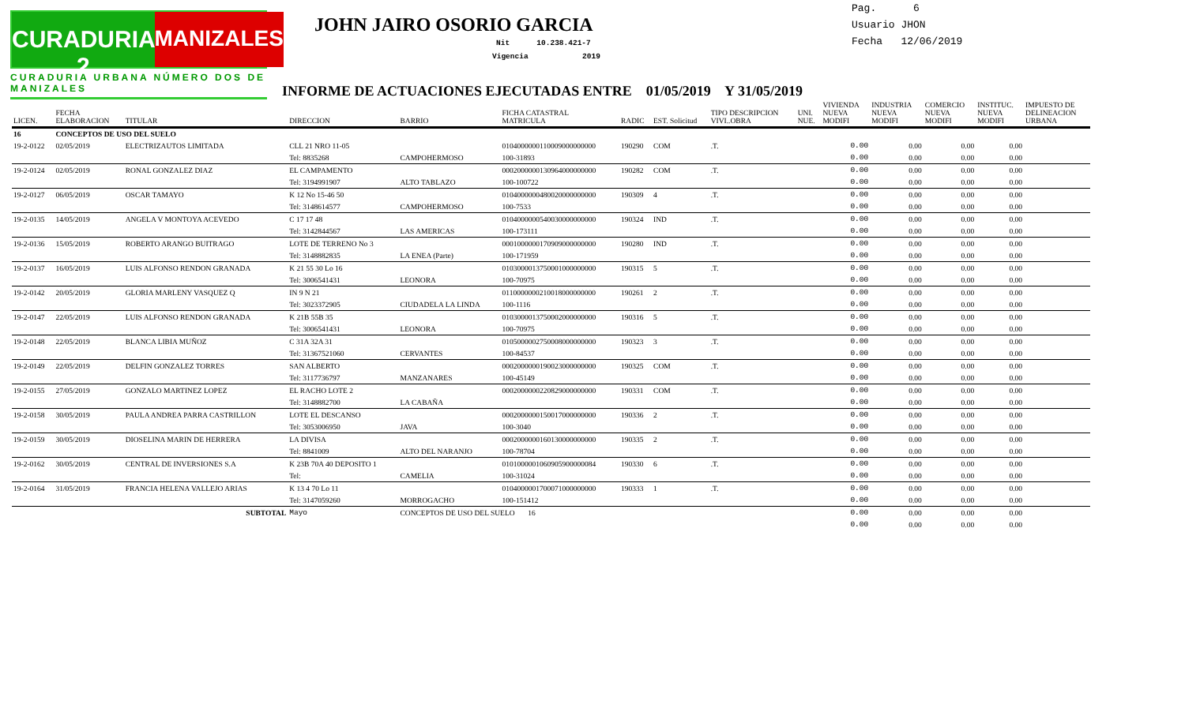CURADURIA 2 MANIZALES
CURADURIA URBANA NÚMERO DOS DE MANIZALES
JOHN JAIRO OSORIO GARCIA
Nit 10.238.421-7
Vigencia 2019
Pag. 6
Usuario JHON
Fecha 12/06/2019
INFORME DE ACTUACIONES EJECUTADAS ENTRE 01/05/2019 Y 31/05/2019
| LICEN. | FECHA ELABORACION | TITULAR | DIRECCION | BARRIO | FICHA CATASTRAL MATRICULA | RADIC | EST. Solicitud | TIPO DESCRIPCION VIVI..OBRA | UNI. NUE. | VIVIENDA NUEVA MODIFI | INDUSTRIA NUEVA MODIFI | COMERCIO NUEVA MODIFI | INSTITUC. NUEVA MODIFI | IMPUESTO DE DELINEACION URBANA |
| --- | --- | --- | --- | --- | --- | --- | --- | --- | --- | --- | --- | --- | --- | --- |
| 16 | CONCEPTOS DE USO DEL SUELO | | | | | | | | | | | | | |
| 19-2-0122 | 02/05/2019 | ELECTRIZAUTOS LIMITADA | CLL 21 NRO 11-05 | | 0104000000110009000000000 | 190290 | COM | .T. | | 0.00 | 0.00 | 0.00 | 0.00 | |
| | | | Tel: 8835268 | CAMPOHERMOSO | 100-31893 | | | | | 0.00 | 0.00 | 0.00 | 0.00 | |
| 19-2-0124 | 02/05/2019 | RONAL GONZALEZ DIAZ | EL CAMPAMENTO | | 0002000000130964000000000 | 190282 | COM | .T. | | 0.00 | 0.00 | 0.00 | 0.00 | |
| | | | Tel: 3194991907 | ALTO TABLAZO | 100-100722 | | | | | 0.00 | 0.00 | 0.00 | 0.00 | |
| 19-2-0127 | 06/05/2019 | OSCAR TAMAYO | K 12 No 15-46 50 | | 0104000000480020000000000 | 190309 | 4 | .T. | | 0.00 | 0.00 | 0.00 | 0.00 | |
| | | | Tel: 3148614577 | CAMPOHERMOSO | 100-7533 | | | | | 0.00 | 0.00 | 0.00 | 0.00 | |
| 19-2-0135 | 14/05/2019 | ANGELA V MONTOYA ACEVEDO | C 17 17 48 | | 0104000000540030000000000 | 190324 | IND | .T. | | 0.00 | 0.00 | 0.00 | 0.00 | |
| | | | Tel: 3142844567 | LAS AMERICAS | 100-173111 | | | | | 0.00 | 0.00 | 0.00 | 0.00 | |
| 19-2-0136 | 15/05/2019 | ROBERTO ARANGO BUITRAGO | LOTE DE TERRENO No 3 | | 0001000000170909000000000 | 190280 | IND | .T. | | 0.00 | 0.00 | 0.00 | 0.00 | |
| | | | Tel: 3148882835 | LA ENEA (Parte) | 100-171959 | | | | | 0.00 | 0.00 | 0.00 | 0.00 | |
| 19-2-0137 | 16/05/2019 | LUIS ALFONSO RENDON GRANADA | K 21 55 30 Lo 16 | | 0103000013750001000000000 | 190315 | 5 | .T. | | 0.00 | 0.00 | 0.00 | 0.00 | |
| | | | Tel: 3006541431 | LEONORA | 100-70975 | | | | | 0.00 | 0.00 | 0.00 | 0.00 | |
| 19-2-0142 | 20/05/2019 | GLORIA MARLENY VASQUEZ Q | IN 9 N 21 | | 0110000000210018000000000 | 190261 | 2 | .T. | | 0.00 | 0.00 | 0.00 | 0.00 | |
| | | | Tel: 3023372905 | CIUDADELA LA LINDA | 100-1116 | | | | | 0.00 | 0.00 | 0.00 | 0.00 | |
| 19-2-0147 | 22/05/2019 | LUIS ALFONSO RENDON GRANADA | K 21B 55B 35 | | 0103000013750002000000000 | 190316 | 5 | .T. | | 0.00 | 0.00 | 0.00 | 0.00 | |
| | | | Tel: 3006541431 | LEONORA | 100-70975 | | | | | 0.00 | 0.00 | 0.00 | 0.00 | |
| 19-2-0148 | 22/05/2019 | BLANCA LIBIA MUÑOZ | C 31A 32A 31 | | 0105000002750008000000000 | 190323 | 3 | .T. | | 0.00 | 0.00 | 0.00 | 0.00 | |
| | | | Tel: 31367521060 | CERVANTES | 100-84537 | | | | | 0.00 | 0.00 | 0.00 | 0.00 | |
| 19-2-0149 | 22/05/2019 | DELFIN GONZALEZ TORRES | SAN ALBERTO | | 0002000000190023000000000 | 190325 | COM | .T. | | 0.00 | 0.00 | 0.00 | 0.00 | |
| | | | Tel: 3117736797 | MANZANARES | 100-45149 | | | | | 0.00 | 0.00 | 0.00 | 0.00 | |
| 19-2-0155 | 27/05/2019 | GONZALO MARTINEZ LOPEZ | EL RACHO LOTE 2 | | 0002000000220829000000000 | 190331 | COM | .T. | | 0.00 | 0.00 | 0.00 | 0.00 | |
| | | | Tel: 3148882700 | LA CABAÑA | | | | | | 0.00 | 0.00 | 0.00 | 0.00 | |
| 19-2-0158 | 30/05/2019 | PAULA ANDREA PARRA CASTRILLON | LOTE EL DESCANSO | | 0002000000150017000000000 | 190336 | 2 | .T. | | 0.00 | 0.00 | 0.00 | 0.00 | |
| | | | Tel: 3053006950 | JAVA | 100-3040 | | | | | 0.00 | 0.00 | 0.00 | 0.00 | |
| 19-2-0159 | 30/05/2019 | DIOSELINA MARIN DE HERRERA | LA DIVISA | | 0002000000160130000000000 | 190335 | 2 | .T. | | 0.00 | 0.00 | 0.00 | 0.00 | |
| | | | Tel: 8841009 | ALTO DEL NARANJO | 100-78704 | | | | | 0.00 | 0.00 | 0.00 | 0.00 | |
| 19-2-0162 | 30/05/2019 | CENTRAL DE INVERSIONES S.A | K 23B 70A 40 DEPOSITO 1 | | 0101000001060905900000084 | 190330 | 6 | .T. | | 0.00 | 0.00 | 0.00 | 0.00 | |
| | | | Tel: | CAMELIA | 100-31024 | | | | | 0.00 | 0.00 | 0.00 | 0.00 | |
| 19-2-0164 | 31/05/2019 | FRANCIA HELENA VALLEJO ARIAS | K 13 4 70 Lo 11 | | 0104000001700071000000000 | 190333 | 1 | .T. | | 0.00 | 0.00 | 0.00 | 0.00 | |
| | | | Tel: 3147059260 | MORROGACHO | 100-151412 | | | | | 0.00 | 0.00 | 0.00 | 0.00 | |
| | | SUBTOTAL | Mayo | CONCEPTOS DE USO DEL SUELO 16 | | | | | | 0.00 | 0.00 | 0.00 | 0.00 | |
| | | | | | | | | | | 0.00 | 0.00 | 0.00 | 0.00 | |